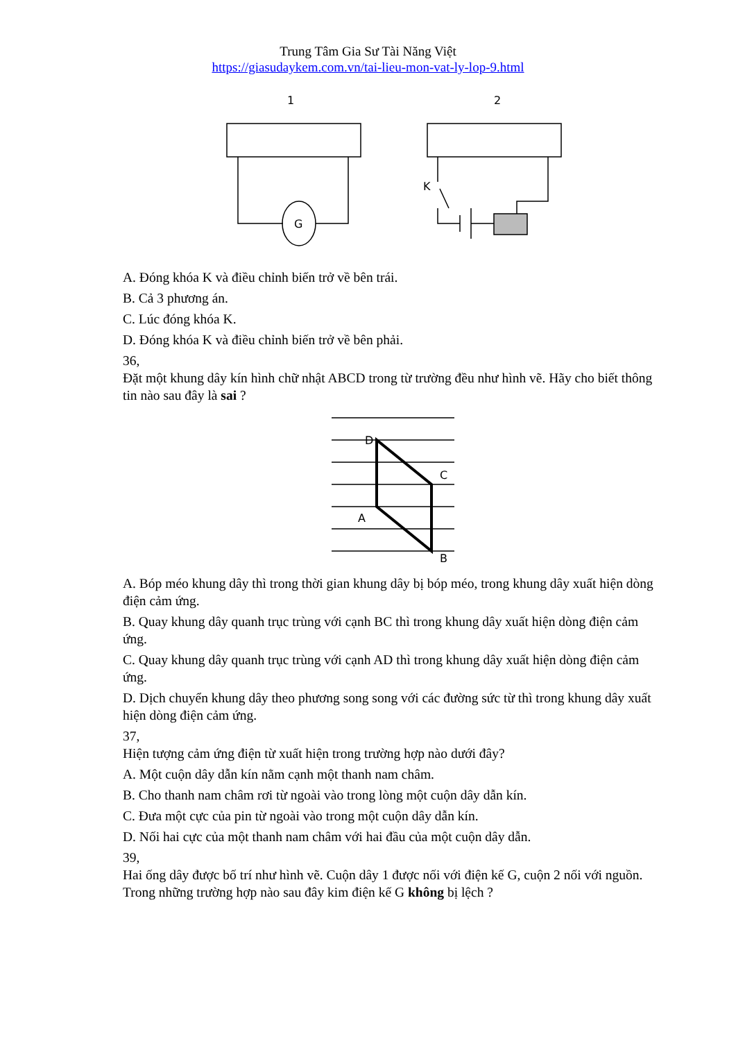Trung Tâm Gia Sư Tài Năng Việt
https://giasudaykem.com.vn/tai-lieu-mon-vat-ly-lop-9.html
1
2
G
K
A. Đóng khóa K và điều chỉnh biến trở về bên trái.
B. Cả 3 phương án.
C. Lúc đóng khóa K.
D. Đóng khóa K và điều chỉnh biến trở về bên phải.
36,
Đặt một khung dây kín hình chữ nhật ABCD trong từ trường đều như hình vẽ. Hãy cho biết thông tin nào sau đây là sai ?
D
C
A
B
A. Bóp méo khung dây thì trong thời gian khung dây bị bóp méo, trong khung dây xuất hiện dòng điện cảm ứng.
B. Quay khung dây quanh trục trùng với cạnh BC thì trong khung dây xuất hiện dòng điện cảm ứng.
C. Quay khung dây quanh trục trùng với cạnh AD thì trong khung dây xuất hiện dòng điện cảm ứng.
D. Dịch chuyển khung dây theo phương song song với các đường sức từ thì trong khung dây xuất hiện dòng điện cảm ứng.
37,
Hiện tượng cảm ứng điện từ xuất hiện trong trường hợp nào dưới đây?
A. Một cuộn dây dẫn kín nằm cạnh một thanh nam châm.
B. Cho thanh nam châm rơi từ ngoài vào trong lòng một cuộn dây dẫn kín.
C. Đưa một cực của pin từ ngoài vào trong một cuộn dây dẫn kín.
D. Nối hai cực của một thanh nam châm với hai đầu của một cuộn dây dẫn.
39,
Hai ống dây được bố trí như hình vẽ. Cuộn dây 1 được nối với điện kế G, cuộn 2 nối với nguồn. Trong những trường hợp nào sau đây kim điện kế G không bị lệch ?